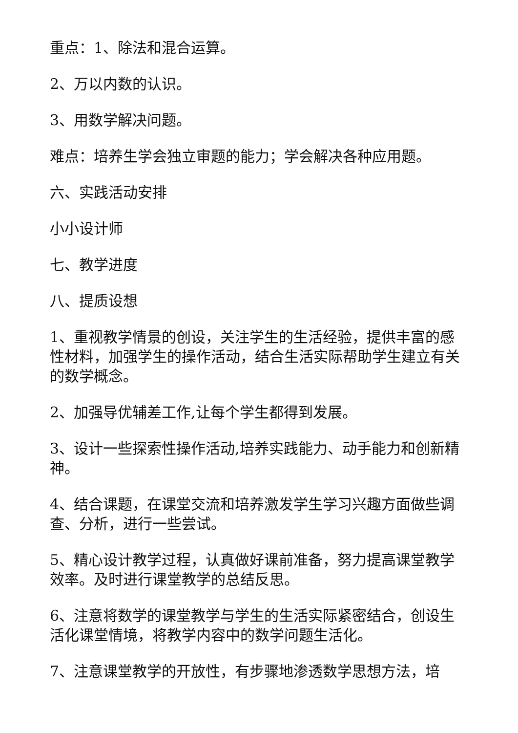重点：1、除法和混合运算。
2、万以内数的认识。
3、用数学解决问题。
难点：培养生学会独立审题的能力；学会解决各种应用题。
六、实践活动安排
小小设计师
七、教学进度
八、提质设想
1、重视教学情景的创设，关注学生的生活经验，提供丰富的感性材料，加强学生的操作活动，结合生活实际帮助学生建立有关的数学概念。
2、加强导优辅差工作,让每个学生都得到发展。
3、设计一些探索性操作活动,培养实践能力、动手能力和创新精神。
4、结合课题，在课堂交流和培养激发学生学习兴趣方面做些调查、分析，进行一些尝试。
5、精心设计教学过程，认真做好课前准备，努力提高课堂教学效率。及时进行课堂教学的总结反思。
6、注意将数学的课堂教学与学生的生活实际紧密结合，创设生活化课堂情境，将教学内容中的数学问题生活化。
7、注意课堂教学的开放性，有步骤地渗透数学思想方法，培